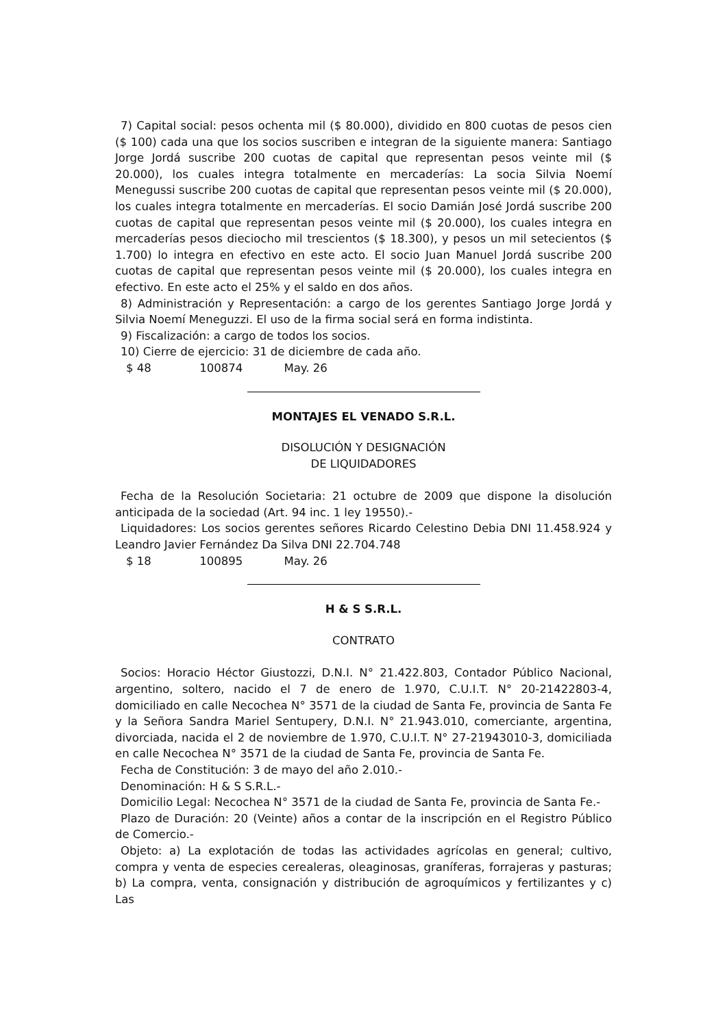7) Capital social: pesos ochenta mil ($ 80.000), dividido en 800 cuotas de pesos cien ($ 100) cada una que los socios suscriben e integran de la siguiente manera: Santiago Jorge Jordá suscribe 200 cuotas de capital que representan pesos veinte mil ($ 20.000), los cuales integra totalmente en mercaderías: La socia Silvia Noemí Menegussi suscribe 200 cuotas de capital que representan pesos veinte mil ($ 20.000), los cuales integra totalmente en mercaderías. El socio Damián José Jordá suscribe 200 cuotas de capital que representan pesos veinte mil ($ 20.000), los cuales integra en mercaderías pesos dieciocho mil trescientos ($ 18.300), y pesos un mil setecientos ($ 1.700) lo integra en efectivo en este acto. El socio Juan Manuel Jordá suscribe 200 cuotas de capital que representan pesos veinte mil ($ 20.000), los cuales integra en efectivo. En este acto el 25% y el saldo en dos años.
8) Administración y Representación: a cargo de los gerentes Santiago Jorge Jordá y Silvia Noemí Meneguzzi. El uso de la firma social será en forma indistinta.
9) Fiscalización: a cargo de todos los socios.
10) Cierre de ejercicio: 31 de diciembre de cada año.
$ 48 100874 May. 26
MONTAJES EL VENADO S.R.L.
DISOLUCIÓN Y DESIGNACIÓN
DE LIQUIDADORES
Fecha de la Resolución Societaria: 21 octubre de 2009 que dispone la disolución anticipada de la sociedad (Art. 94 inc. 1 ley 19550).-
Liquidadores: Los socios gerentes señores Ricardo Celestino Debia DNI 11.458.924 y Leandro Javier Fernández Da Silva DNI 22.704.748
$ 18 100895 May. 26
H & S S.R.L.
CONTRATO
Socios: Horacio Héctor Giustozzi, D.N.I. N° 21.422.803, Contador Público Nacional, argentino, soltero, nacido el 7 de enero de 1.970, C.U.I.T. N° 20-21422803-4, domiciliado en calle Necochea N° 3571 de la ciudad de Santa Fe, provincia de Santa Fe y la Señora Sandra Mariel Sentupery, D.N.I. N° 21.943.010, comerciante, argentina, divorciada, nacida el 2 de noviembre de 1.970, C.U.I.T. N° 27-21943010-3, domiciliada en calle Necochea N° 3571 de la ciudad de Santa Fe, provincia de Santa Fe.
Fecha de Constitución: 3 de mayo del año 2.010.-
Denominación: H & S S.R.L.-
Domicilio Legal: Necochea N° 3571 de la ciudad de Santa Fe, provincia de Santa Fe.-
Plazo de Duración: 20 (Veinte) años a contar de la inscripción en el Registro Público de Comercio.-
Objeto: a) La explotación de todas las actividades agrícolas en general; cultivo, compra y venta de especies cerealeras, oleaginosas, graníferas, forrajeras y pasturas; b) La compra, venta, consignación y distribución de agroquímicos y fertilizantes y c) Las